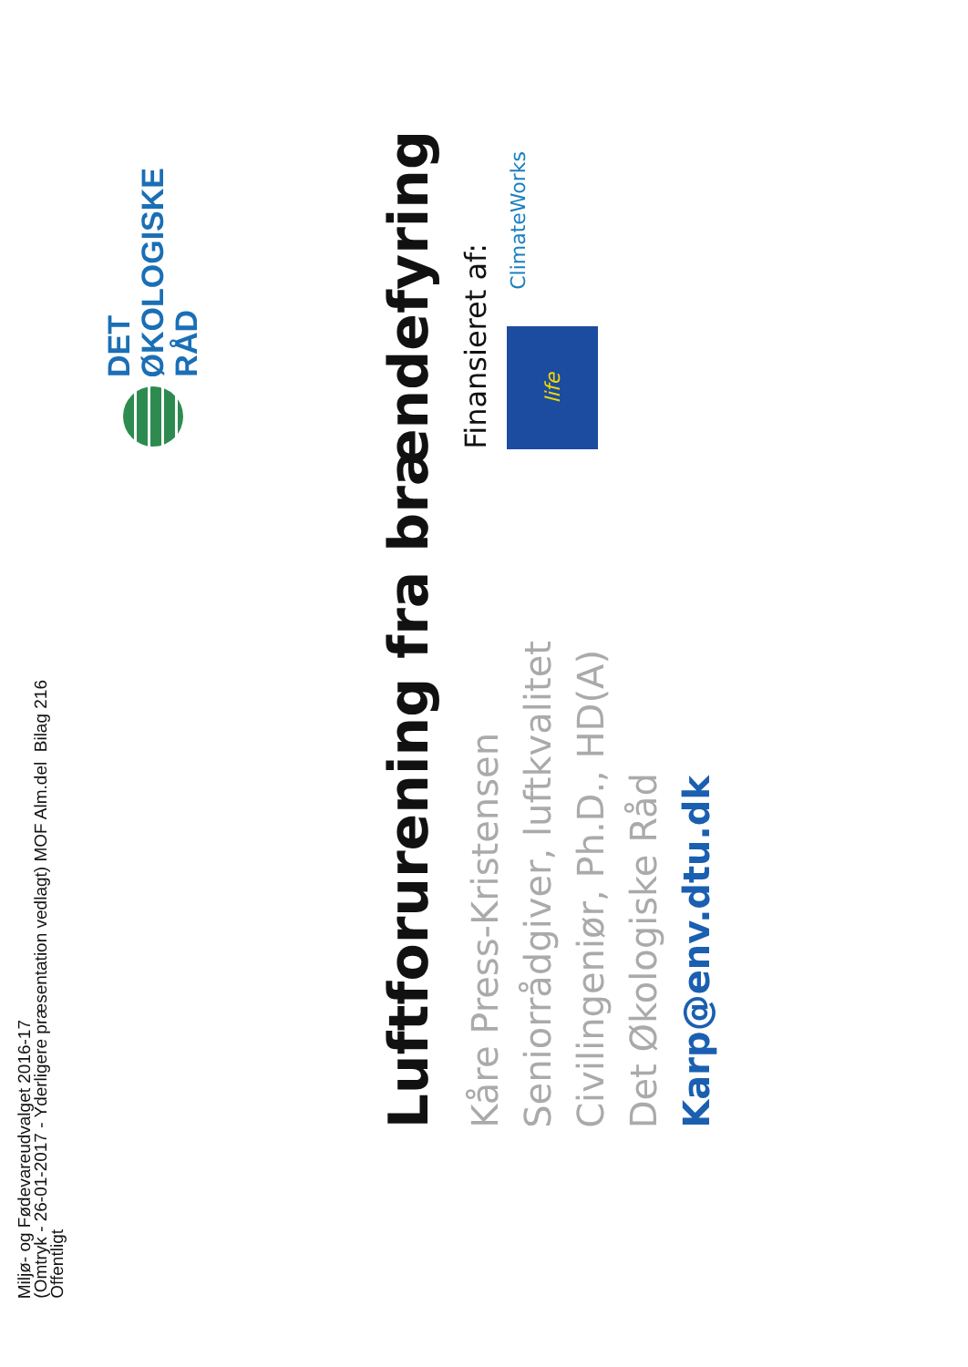Miljø- og Fødevareudvalget 2016-17
(Omtryk - 26-01-2017 - Yderligere præsentation vedlagt) MOF Alm.del Bilag 216
Offentligt
DET
ØKOLOGISKE
RÅD
Luftforurening fra brændefyring
Kåre Press-Kristensen
Seniorrådgiver, luftkvalitet
Civilingeniør, Ph.D., HD(A)
Det Økologiske Råd
Karp@env.dtu.dk
Finansieret af:
life
ClimateWorks